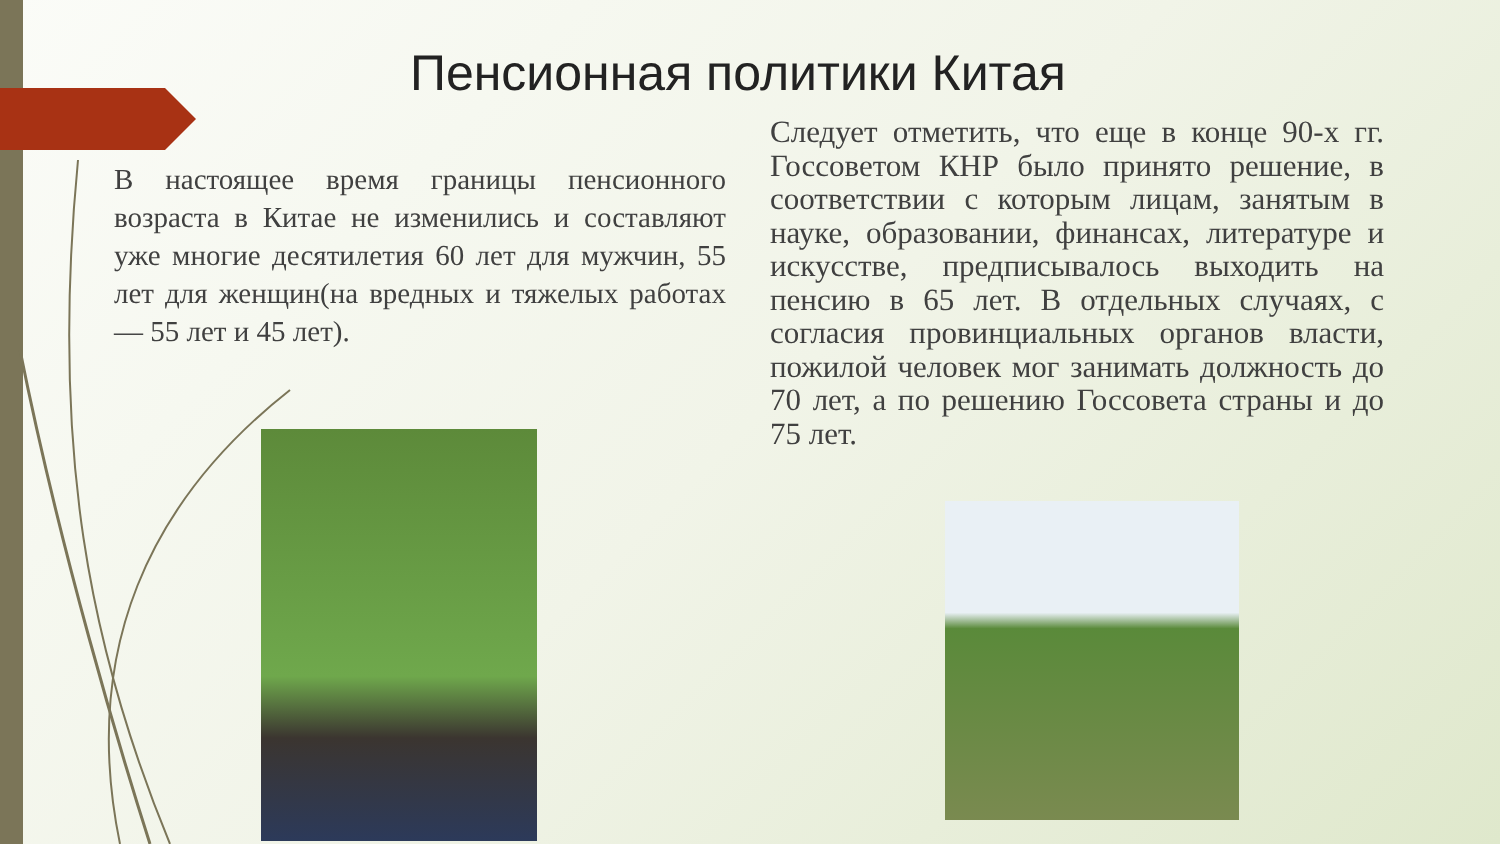Пенсионная политики Китая
В настоящее время границы пенсионного возраста в Китае не изменились и составляют уже многие десятилетия 60 лет для мужчин, 55 лет для женщин(на вредных и тяжелых работах — 55 лет и 45 лет).
Следует отметить, что еще в конце 90-х гг. Госсоветом КНР было принято решение, в соответствии с которым лицам, занятым в науке, образовании, финансах, литературе и искусстве, предписывалось выходить на пенсию в 65 лет. В отдельных случаях, с согласия провинциальных органов власти, пожилой человек мог занимать должность до 70 лет, а по решению Госсовета страны и до 75 лет.